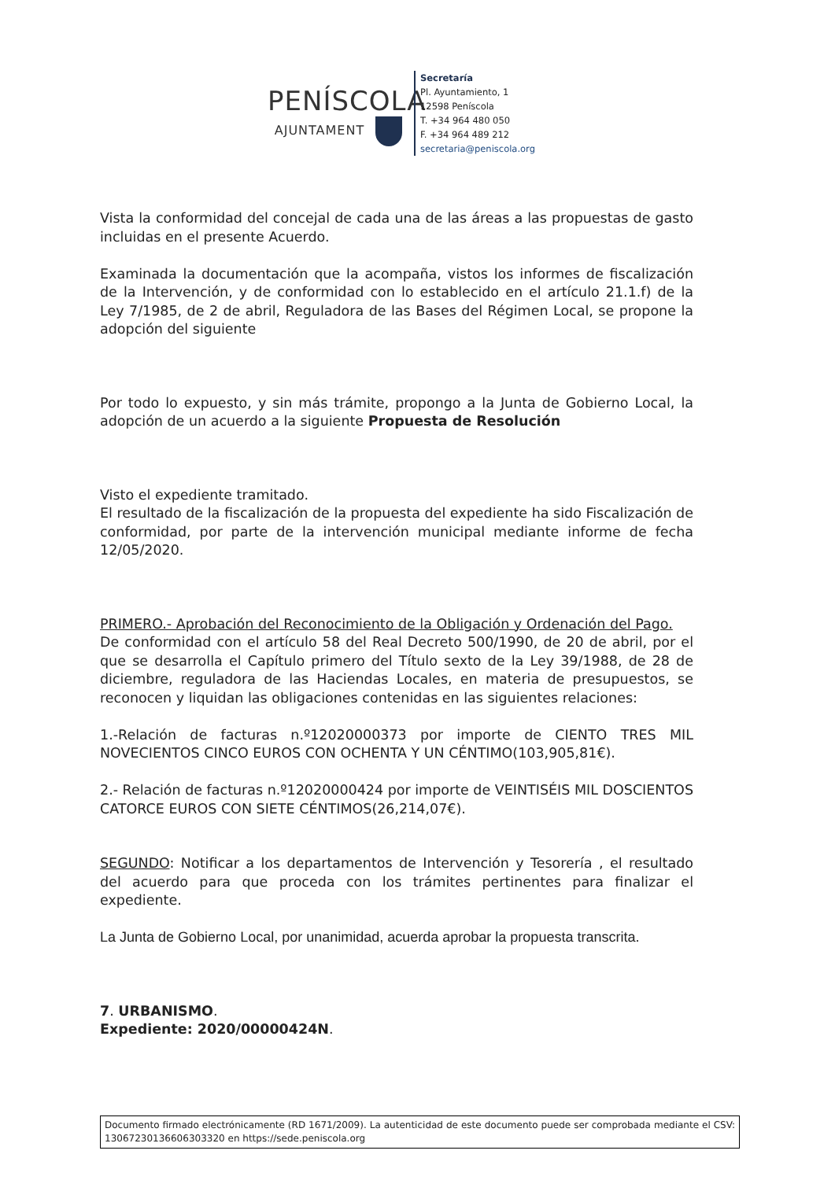PENÍSCOLA
AJUNTAMENT
Secretaría
Pl. Ayuntamiento, 1
12598 Peníscola
T. +34 964 480 050
F. +34 964 489 212
secretaria@peniscola.org
Vista la conformidad del concejal de cada una de las áreas a las propuestas de gasto incluidas en el presente Acuerdo.
Examinada la documentación que la acompaña, vistos los informes de fiscalización de la Intervención, y de conformidad con lo establecido en el artículo 21.1.f) de la Ley 7/1985, de 2 de abril, Reguladora de las Bases del Régimen Local, se propone la adopción del siguiente
Por todo lo expuesto, y sin más trámite, propongo a la Junta de Gobierno Local, la adopción de un acuerdo a la siguiente Propuesta de Resolución
Visto el expediente tramitado.
El resultado de la fiscalización de la propuesta del expediente ha sido Fiscalización de conformidad, por parte de la intervención municipal mediante informe de fecha 12/05/2020.
PRIMERO.- Aprobación del Reconocimiento de la Obligación y Ordenación del Pago.
De conformidad con el artículo 58 del Real Decreto 500/1990, de 20 de abril, por el que se desarrolla el Capítulo primero del Título sexto de la Ley 39/1988, de 28 de diciembre, reguladora de las Haciendas Locales, en materia de presupuestos, se reconocen y liquidan las obligaciones contenidas en las siguientes relaciones:
1.-Relación de facturas n.º12020000373 por importe de CIENTO TRES MIL NOVECIENTOS CINCO EUROS CON OCHENTA Y UN CÉNTIMO(103,905,81€).
2.- Relación de facturas n.º12020000424 por importe de VEINTISÉIS MIL DOSCIENTOS CATORCE EUROS CON SIETE CÉNTIMOS(26,214,07€).
SEGUNDO: Notificar a los departamentos de Intervención y Tesorería , el resultado del acuerdo para que proceda con los trámites pertinentes para finalizar el expediente.
La Junta de Gobierno Local, por unanimidad, acuerda aprobar la propuesta transcrita.
7. URBANISMO.
Expediente: 2020/00000424N.
Documento firmado electrónicamente (RD 1671/2009). La autenticidad de este documento puede ser comprobada mediante el CSV: 13067230136606303320 en https://sede.peniscola.org